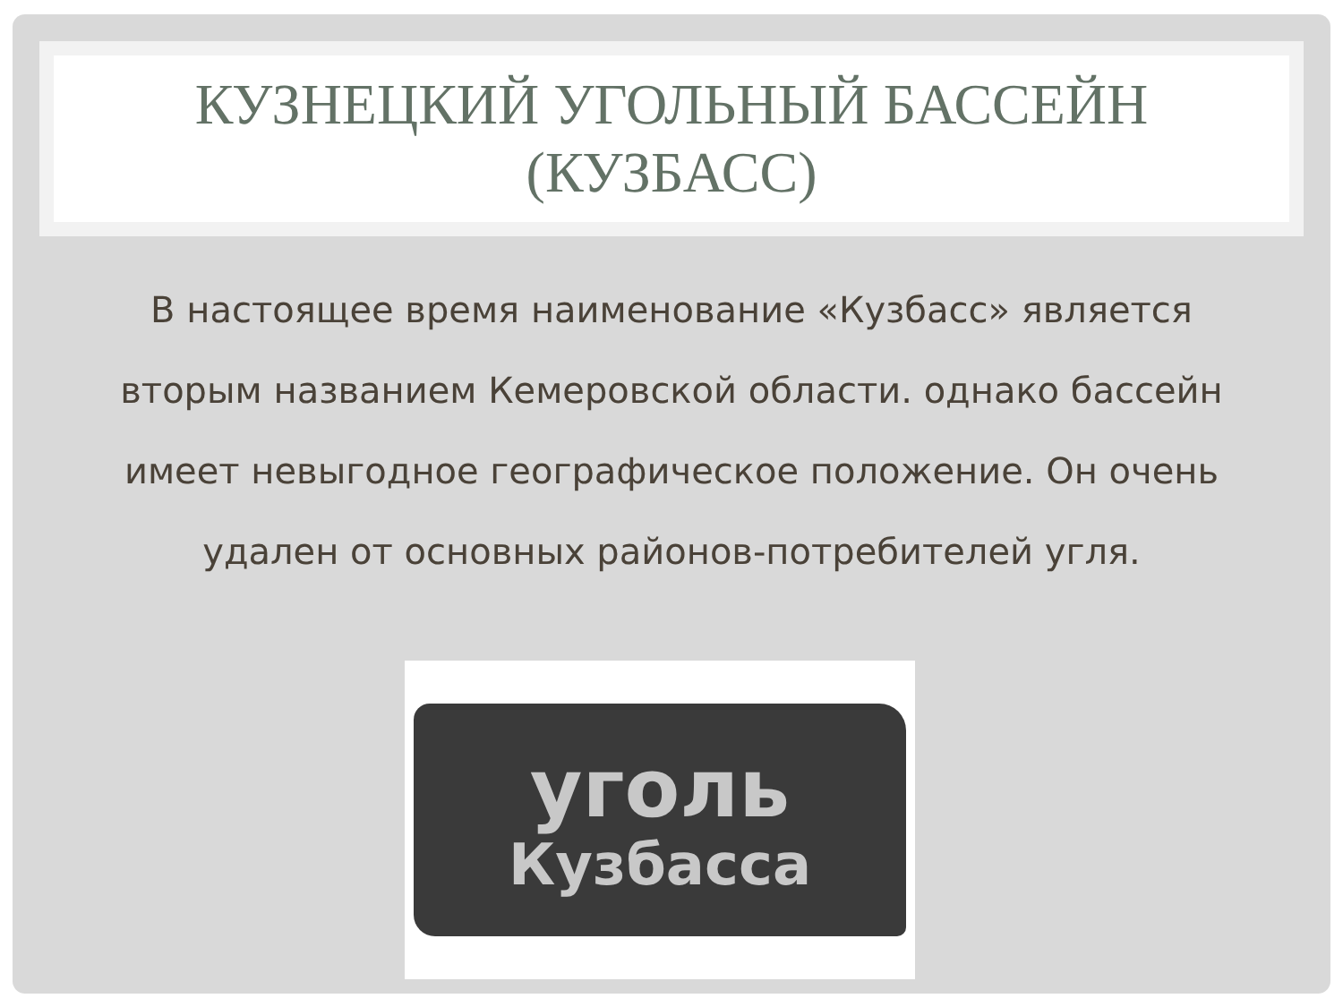КУЗНЕЦКИЙ УГОЛЬНЫЙ БАССЕЙН (КУЗБАСС)
В настоящее время наименование «Кузбасс» является вторым названием Кемеровской области. однако бассейн имеет невыгодное географическое положение. Он очень удален от основных районов-потребителей угля.
уголь
Кузбасса